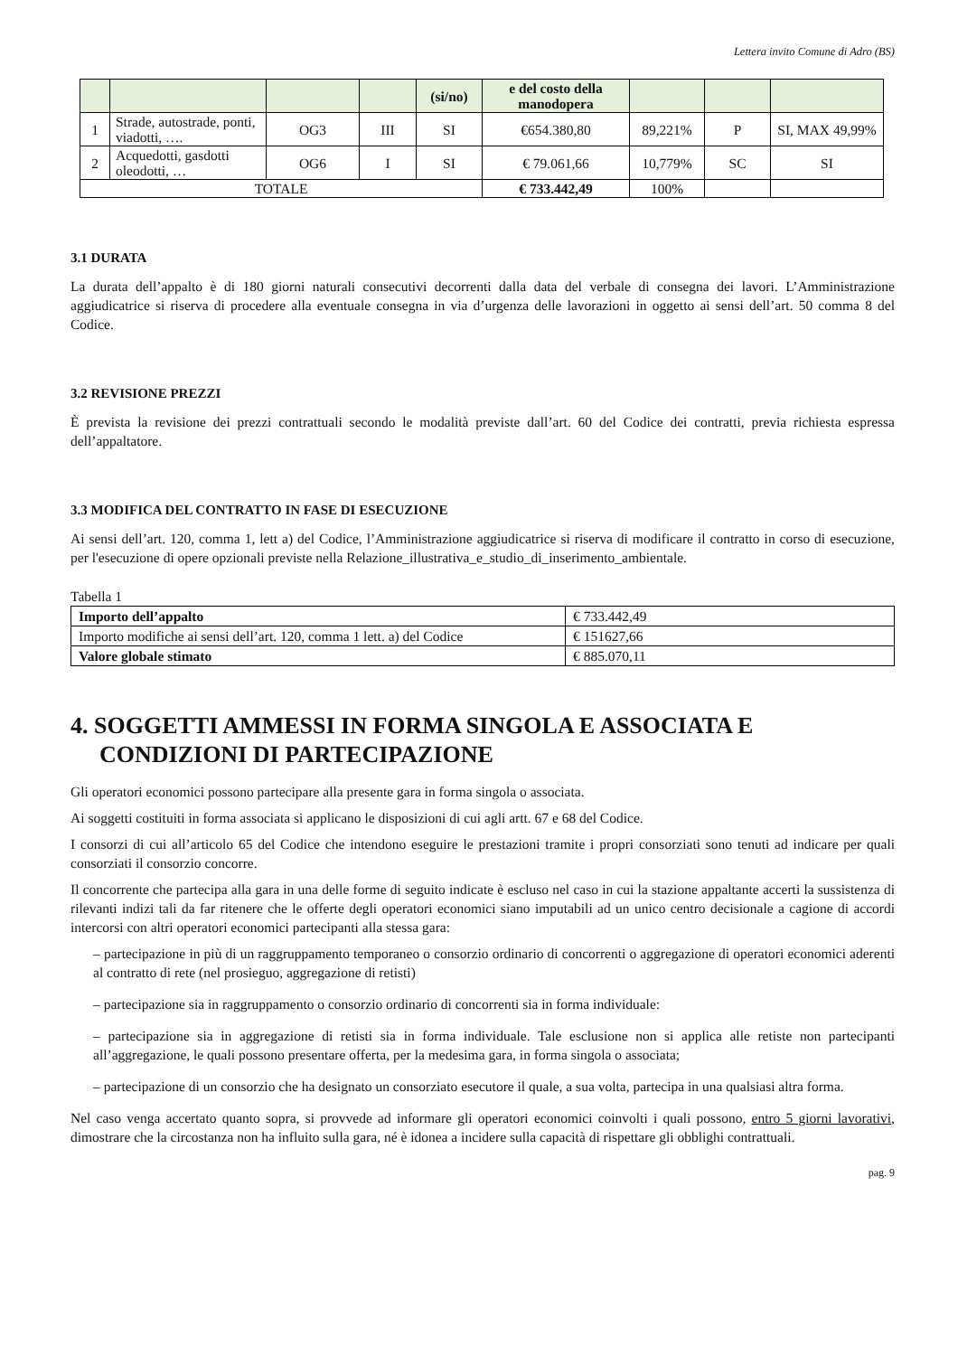Lettera invito Comune di Adro (BS)
| | | | | (si/no) | e del costo della manodopera | | | |
| 1 | Strade, autostrade, ponti, viadotti, …. | OG3 | III | SI | €654.380,80 | 89,221% | P | SI, MAX 49,99% |
| 2 | Acquedotti, gasdotti oleodotti, … | OG6 | I | SI | € 79.061,66 | 10,779% | SC | SI |
| TOTALE | | | | | € 733.442,49 | 100% | | |
3.1 DURATA
La durata dell’appalto è di 180 giorni naturali consecutivi decorrenti dalla data del verbale di consegna dei lavori. L’Amministrazione aggiudicatrice si riserva di procedere alla eventuale consegna in via d’urgenza delle lavorazioni in oggetto ai sensi dell’art. 50 comma 8 del Codice.
3.2 REVISIONE PREZZI
È prevista la revisione dei prezzi contrattuali secondo le modalità previste dall’art. 60 del Codice dei contratti, previa richiesta espressa dell’appaltatore.
3.3 MODIFICA DEL CONTRATTO IN FASE DI ESECUZIONE
Ai sensi dell’art. 120, comma 1, lett a) del Codice, l’Amministrazione aggiudicatrice si riserva di modificare il contratto in corso di esecuzione, per l'esecuzione di opere opzionali previste nella Relazione_illustrativa_e_studio_di_inserimento_ambientale.
Tabella 1
| Importo dell’appalto | € 733.442,49 |
| Importo modifiche ai sensi dell’art. 120, comma 1 lett. a) del Codice | € 151627,66 |
| Valore globale stimato | € 885.070,11 |
4. SOGGETTI AMMESSI IN FORMA SINGOLA E ASSOCIATA E CONDIZIONI DI PARTECIPAZIONE
Gli operatori economici possono partecipare alla presente gara in forma singola o associata.
Ai soggetti costituiti in forma associata si applicano le disposizioni di cui agli artt. 67 e 68 del Codice.
I consorzi di cui all’articolo 65 del Codice che intendono eseguire le prestazioni tramite i propri consorziati sono tenuti ad indicare per quali consorziati il consorzio concorre.
Il concorrente che partecipa alla gara in una delle forme di seguito indicate è escluso nel caso in cui la stazione appaltante accerti la sussistenza di rilevanti indizi tali da far ritenere che le offerte degli operatori economici siano imputabili ad un unico centro decisionale a cagione di accordi intercorsi con altri operatori economici partecipanti alla stessa gara:
– partecipazione in più di un raggruppamento temporaneo o consorzio ordinario di concorrenti o aggregazione di operatori economici aderenti al contratto di rete (nel prosieguo, aggregazione di retisti)
– partecipazione sia in raggruppamento o consorzio ordinario di concorrenti sia in forma individuale:
– partecipazione sia in aggregazione di retisti sia in forma individuale. Tale esclusione non si applica alle retiste non partecipanti all’aggregazione, le quali possono presentare offerta, per la medesima gara, in forma singola o associata;
– partecipazione di un consorzio che ha designato un consorziato esecutore il quale, a sua volta, partecipa in una qualsiasi altra forma.
Nel caso venga accertato quanto sopra, si provvede ad informare gli operatori economici coinvolti i quali possono, entro 5 giorni lavorativi, dimostrare che la circostanza non ha influito sulla gara, né è idonea a incidere sulla capacità di rispettare gli obblighi contrattuali.
pag. 9